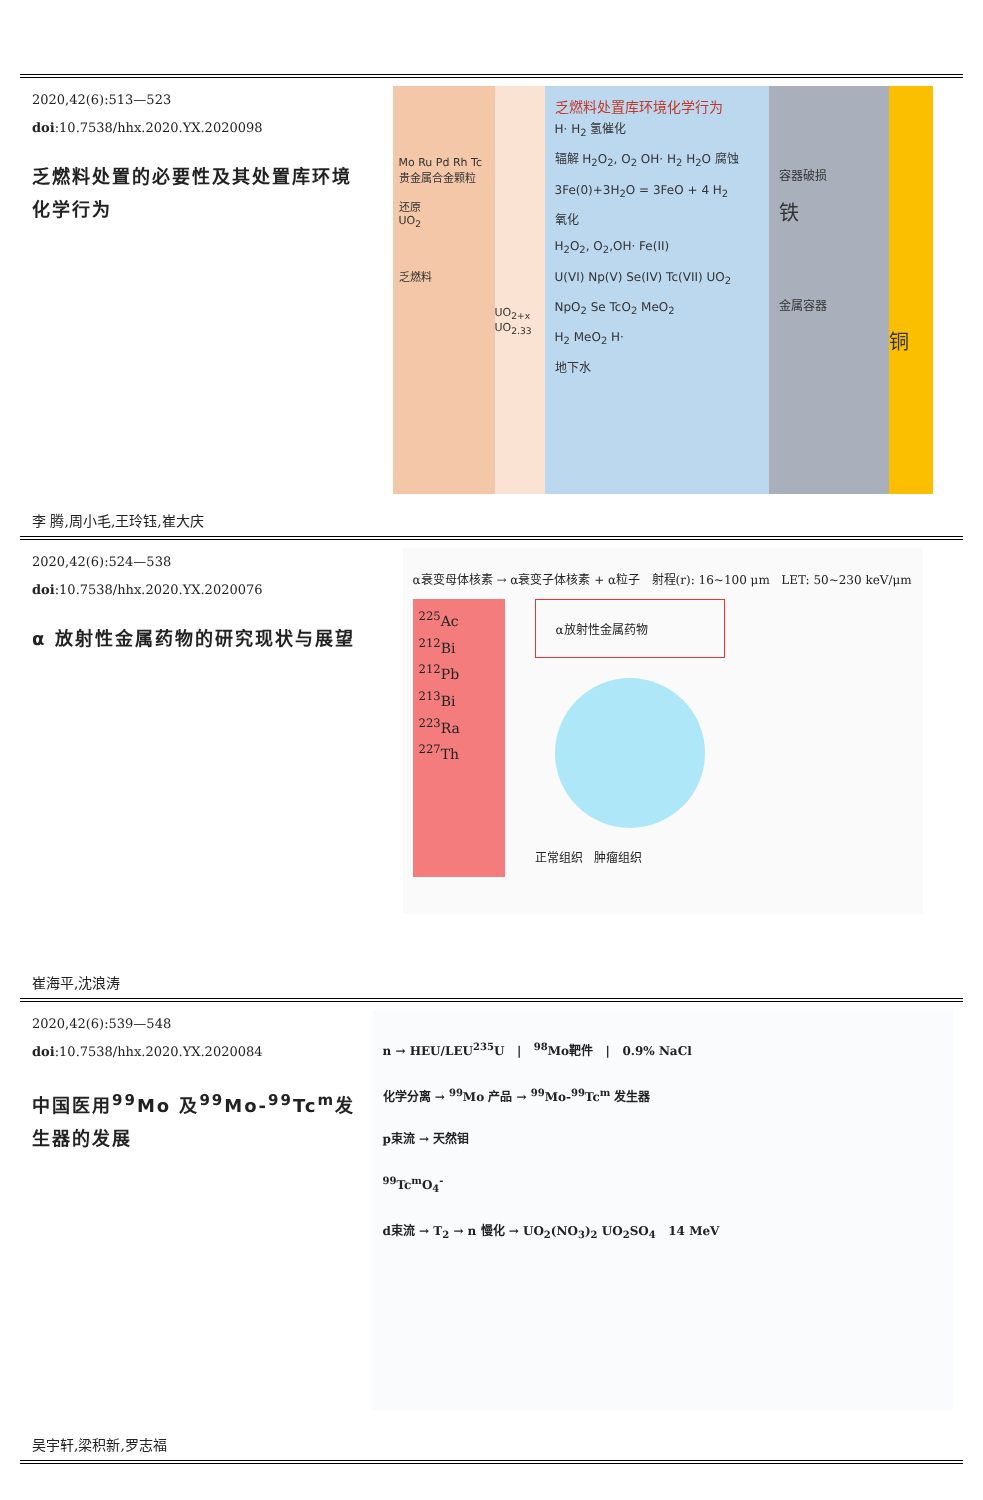2020,42(6):513—523
doi:10.7538/hhx.2020.YX.2020098
乏燃料处置的必要性及其处置库环境化学行为
李 腾,周小毛,王玲钰,崔大庆
Mo Ru Pd Rh Tc 贵金属合金颗粒
还原
UO<sub>2</sub>
乏燃料
UO<sub>2+x</sub> UO<sub>2.33</sub>
乏燃料处置库环境化学行为
H· H<sub>2</sub> 氢催化
辐解 H<sub>2</sub>O<sub>2</sub>, O<sub>2</sub> OH· H<sub>2</sub> H<sub>2</sub>O 腐蚀
3Fe(0)+3H<sub>2</sub>O = 3FeO + 4 H<sub>2</sub>
氧化
H<sub>2</sub>O<sub>2</sub>, O<sub>2</sub>,OH· Fe(II)
U(VI) Np(V) Se(IV) Tc(VII) UO<sub>2</sub> NpO<sub>2</sub> Se TcO<sub>2</sub> MeO<sub>2</sub>
H<sub>2</sub> MeO<sub>2</sub> H·
地下水
容器破损
铁
金属容器
铜
2020,42(6):524—538
doi:10.7538/hhx.2020.YX.2020076
α 放射性金属药物的研究现状与展望
崔海平,沈浪涛
α衰变母体核素 → α衰变子体核素 + α粒子 射程(r): 16~100 μm LET: 50~230 keV/μm
<sup>225</sup>Ac
<sup>212</sup>Bi
<sup>212</sup>Pb
<sup>213</sup>Bi
<sup>223</sup>Ra
<sup>227</sup>Th
α放射性金属药物
正常组织 肿瘤组织
2020,42(6):539—548
doi:10.7538/hhx.2020.YX.2020084
中国医用<sup>99</sup>Mo 及<sup>99</sup>Mo-<sup>99</sup>Tc<sup>m</sup>发生器的发展
吴宇轩,梁积新,罗志福
n → HEU/LEU<sup>235</sup>U | <sup>98</sup>Mo靶件 | 0.9% NaCl
化学分离 → <sup>99</sup>Mo 产品 → <sup>99</sup>Mo-<sup>99</sup>Tc<sup>m</sup> 发生器
p束流 → 天然钼
<sup>99</sup>Tc<sup>m</sup>O<sub>4</sub><sup>-</sup>
d束流 → T<sub>2</sub> → n 慢化 → UO<sub>2</sub>(NO<sub>3</sub>)<sub>2</sub> UO<sub>2</sub>SO<sub>4</sub> 14 MeV